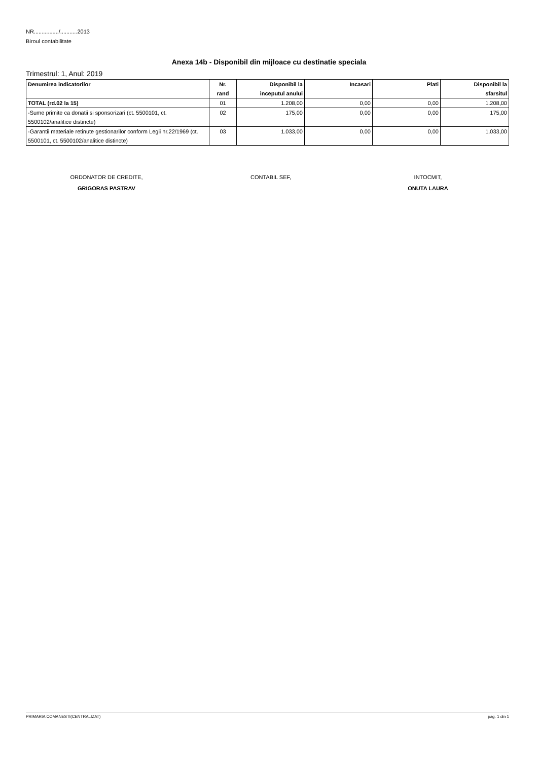NR................/...........2013
Biroul contabilitate
Anexa 14b - Disponibil din mijloace cu destinatie speciala
Trimestrul: 1, Anul: 2019
| Denumirea indicatorilor | Nr. rand | Disponibil la inceputul anului | Incasari | Plati | Disponibil la sfarsitul |
| --- | --- | --- | --- | --- | --- |
| TOTAL (rd.02 la 15) | 01 | 1.208,00 | 0,00 | 0,00 | 1.208,00 |
| -Sume primite ca donatii si sponsorizari (ct. 5500101, ct. 5500102/analitice distincte) | 02 | 175,00 | 0,00 | 0,00 | 175,00 |
| -Garantii materiale retinute gestionarilor conform Legii nr.22/1969 (ct. 5500101, ct. 5500102/analitice distincte) | 03 | 1.033,00 | 0,00 | 0,00 | 1.033,00 |
ORDONATOR DE CREDITE,
GRIGORAS PASTRAV
CONTABIL SEF,
INTOCMIT,
ONUTA LAURA
PRIMARIA COMANESTI(CENTRALIZAT) pag. 1 din 1